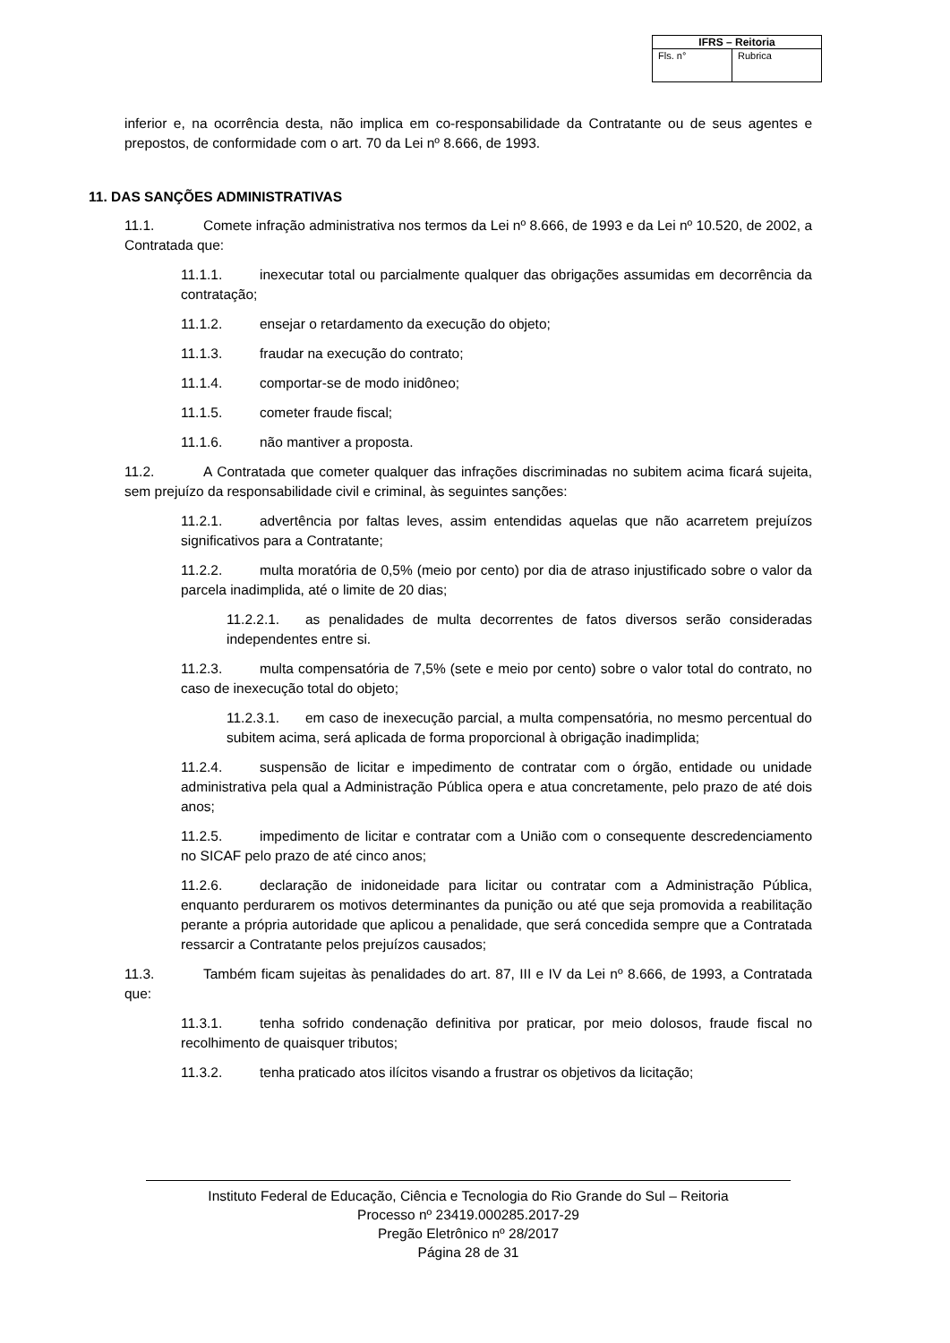| IFRS – Reitoria | |
| --- | --- |
| Fls. n° | Rubrica |
inferior e, na ocorrência desta, não implica em co-responsabilidade da Contratante ou de seus agentes e prepostos, de conformidade com o art. 70 da Lei nº 8.666, de 1993.
11. DAS SANÇÕES ADMINISTRATIVAS
11.1. Comete infração administrativa nos termos da Lei nº 8.666, de 1993 e da Lei nº 10.520, de 2002, a Contratada que:
11.1.1. inexecutar total ou parcialmente qualquer das obrigações assumidas em decorrência da contratação;
11.1.2. ensejar o retardamento da execução do objeto;
11.1.3. fraudar na execução do contrato;
11.1.4. comportar-se de modo inidôneo;
11.1.5. cometer fraude fiscal;
11.1.6. não mantiver a proposta.
11.2. A Contratada que cometer qualquer das infrações discriminadas no subitem acima ficará sujeita, sem prejuízo da responsabilidade civil e criminal, às seguintes sanções:
11.2.1. advertência por faltas leves, assim entendidas aquelas que não acarretem prejuízos significativos para a Contratante;
11.2.2. multa moratória de 0,5% (meio por cento) por dia de atraso injustificado sobre o valor da parcela inadimplida, até o limite de 20 dias;
11.2.2.1. as penalidades de multa decorrentes de fatos diversos serão consideradas independentes entre si.
11.2.3. multa compensatória de 7,5% (sete e meio por cento) sobre o valor total do contrato, no caso de inexecução total do objeto;
11.2.3.1. em caso de inexecução parcial, a multa compensatória, no mesmo percentual do subitem acima, será aplicada de forma proporcional à obrigação inadimplida;
11.2.4. suspensão de licitar e impedimento de contratar com o órgão, entidade ou unidade administrativa pela qual a Administração Pública opera e atua concretamente, pelo prazo de até dois anos;
11.2.5. impedimento de licitar e contratar com a União com o consequente descredenciamento no SICAF pelo prazo de até cinco anos;
11.2.6. declaração de inidoneidade para licitar ou contratar com a Administração Pública, enquanto perdurarem os motivos determinantes da punição ou até que seja promovida a reabilitação perante a própria autoridade que aplicou a penalidade, que será concedida sempre que a Contratada ressarcir a Contratante pelos prejuízos causados;
11.3. Também ficam sujeitas às penalidades do art. 87, III e IV da Lei nº 8.666, de 1993, a Contratada que:
11.3.1. tenha sofrido condenação definitiva por praticar, por meio dolosos, fraude fiscal no recolhimento de quaisquer tributos;
11.3.2. tenha praticado atos ilícitos visando a frustrar os objetivos da licitação;
Instituto Federal de Educação, Ciência e Tecnologia do Rio Grande do Sul – Reitoria
Processo nº 23419.000285.2017-29
Pregão Eletrônico nº 28/2017
Página 28 de 31